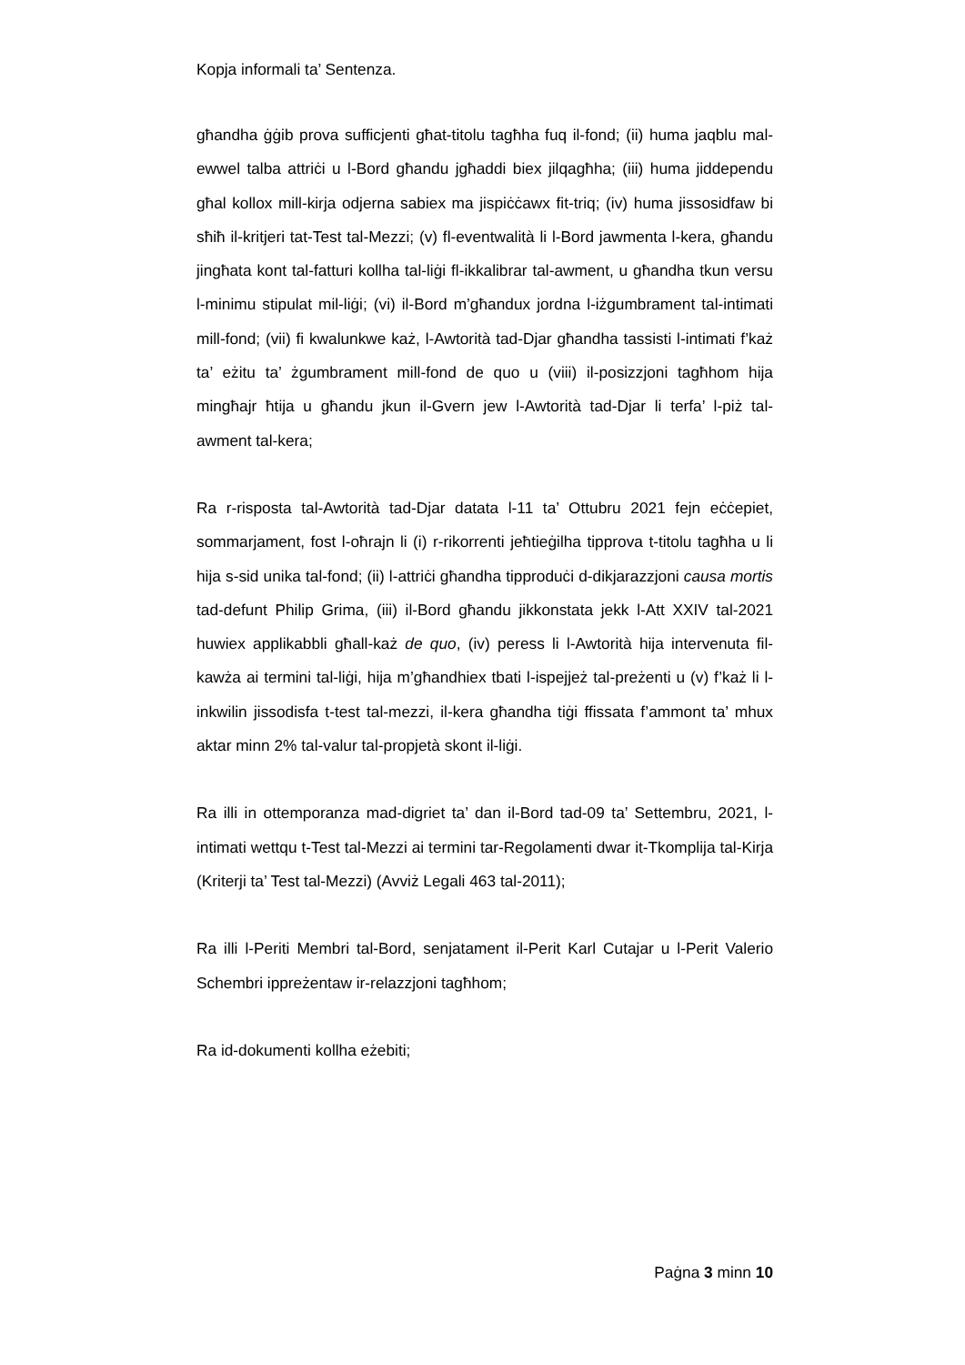Kopja informali ta’ Sentenza.
għandha ġġib prova sufficjenti għat-titolu tagħha fuq il-fond; (ii) huma jaqblu mal-ewwel talba attriċi u l-Bord għandu jgħaddi biex jilqagħha; (iii) huma jiddependu għal kollox mill-kirja odjerna sabiex ma jispiċċawx fit-triq; (iv) huma jissosidfaw bi sħiħ il-kritjeri tat-Test tal-Mezzi; (v) fl-eventwalità li l-Bord jawmenta l-kera, għandu jingħata kont tal-fatturi kollha tal-liġi fl-ikkalibrar tal-awment, u għandha tkun versu l-minimu stipulat mil-liġi; (vi) il-Bord m’għandux jordna l-iżgumbrament tal-intimati mill-fond; (vii) fi kwalunkwe każ, l-Awtorità tad-Djar għandha tassisti l-intimati f’każ ta’ eżitu ta’ żgumbrament mill-fond de quo u (viii) il-posizzjoni tagħhom hija mingħajr ħtija u għandu jkun il-Gvern jew l-Awtorità tad-Djar li terfa’ l-piż tal-awment tal-kera;
Ra r-risposta tal-Awtorità tad-Djar datata l-11 ta’ Ottubru 2021 fejn eċċepiet, sommarjament, fost l-oħrajn li (i) r-rikorrenti jeħtieġilha tipprova t-titolu tagħha u li hija s-sid unika tal-fond; (ii) l-attriċi għandha tipproduċi d-dikjarazzjoni causa mortis tad-defunt Philip Grima, (iii) il-Bord għandu jikkonstata jekk l-Att XXIV tal-2021 huwiex applikabbli għall-każ de quo, (iv) peress li l-Awtorità hija intervenuta fil-kawża ai termini tal-liġi, hija m’għandhiex tbati l-ispejjeż tal-preżenti u (v) f’każ li l-inkwilin jissodisfa t-test tal-mezzi, il-kera għandha tiġi ffissata f’ammont ta’ mhux aktar minn 2% tal-valur tal-propjetà skont il-liġi.
Ra illi in ottemporanza mad-digriet ta’ dan il-Bord tad-09 ta’ Settembru, 2021, l-intimati wettqu t-Test tal-Mezzi ai termini tar-Regolamenti dwar it-Tkomplija tal-Kirja (Kriterji ta’ Test tal-Mezzi) (Avviż Legali 463 tal-2011);
Ra illi l-Periti Membri tal-Bord, senjatament il-Perit Karl Cutajar u l-Perit Valerio Schembri ippreżentaw ir-relazzjoni tagħhom;
Ra id-dokumenti kollha eżebiti;
Paġna 3 minn 10